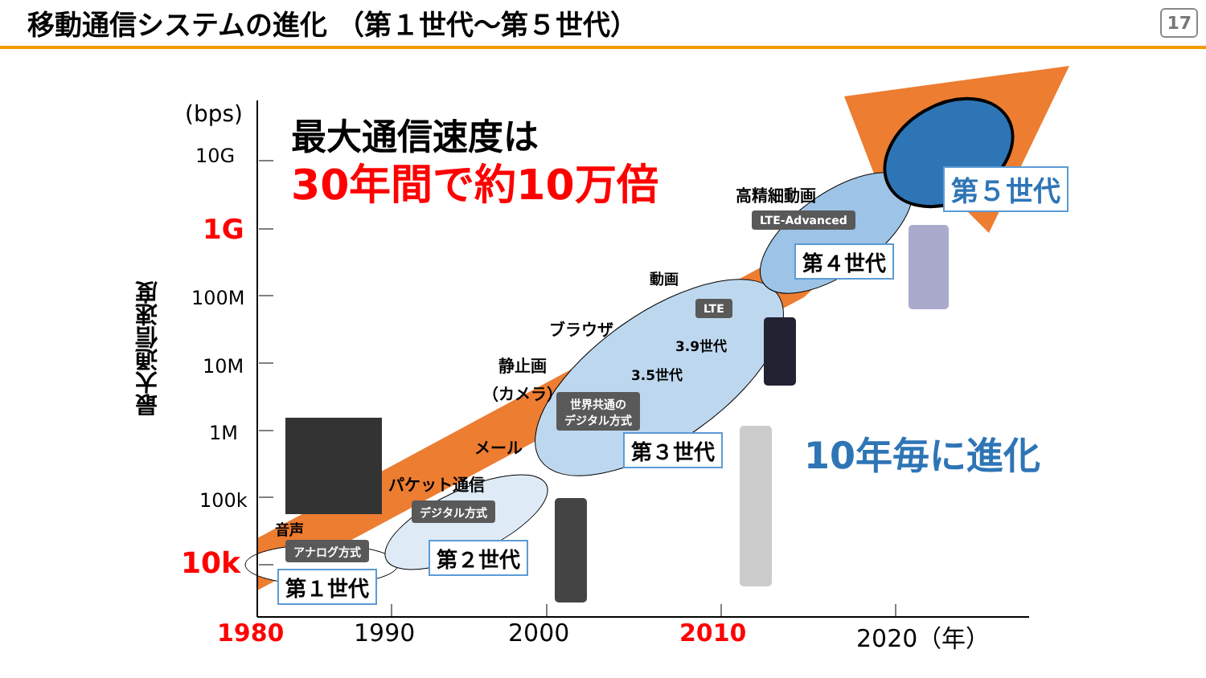移動通信システムの進化 （第１世代～第５世代）
17
(bps)
10G
1G
100M
10M
1M
100k
10k
最大通信速度
最大通信速度は
30年間で約10万倍
10年毎に進化
音声
アナログ方式
第１世代
パケット通信
デジタル方式
第２世代
メール
静止画
（カメラ）
ブラウザ
動画
世界共通の
デジタル方式
3.5世代
3.9世代
LTE
第３世代
高精細動画
LTE-Advanced
第４世代
第５世代
1980 1990 2000 2010 2020（年）